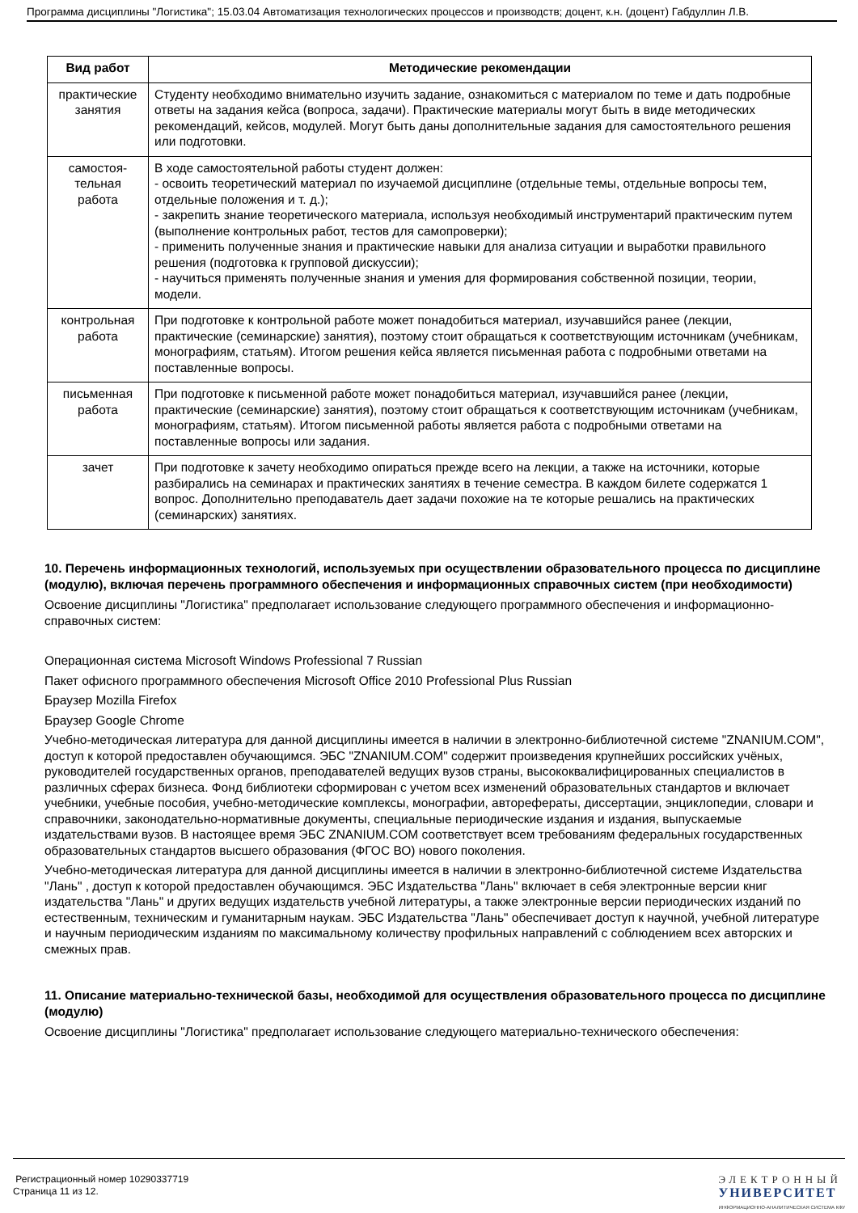Программа дисциплины "Логистика"; 15.03.04 Автоматизация технологических процессов и производств; доцент, к.н. (доцент) Габдуллин Л.В.
| Вид работ | Методические рекомендации |
| --- | --- |
| практические занятия | Студенту необходимо внимательно изучить задание, ознакомиться с материалом по теме и дать подробные ответы на задания кейса (вопроса, задачи). Практические материалы могут быть в виде методических рекомендаций, кейсов, модулей. Могут быть даны дополнительные задания для самостоятельного решения или подготовки. |
| самостоя-тельная работа | В ходе самостоятельной работы студент должен: - освоить теоретический материал по изучаемой дисциплине (отдельные темы, отдельные вопросы тем, отдельные положения и т. д.); - закрепить знание теоретического материала, используя необходимый инструментарий практическим путем (выполнение контрольных работ, тестов для самопроверки); - применить полученные знания и практические навыки для анализа ситуации и выработки правильного решения (подготовка к групповой дискуссии); - научиться применять полученные знания и умения для формирования собственной позиции, теории, модели. |
| контрольная работа | При подготовке к контрольной работе может понадобиться материал, изучавшийся ранее (лекции, практические (семинарские) занятия), поэтому стоит обращаться к соответствующим источникам (учебникам, монографиям, статьям). Итогом решения кейса является письменная работа с подробными ответами на поставленные вопросы. |
| письменная работа | При подготовке к письменной работе может понадобиться материал, изучавшийся ранее (лекции, практические (семинарские) занятия), поэтому стоит обращаться к соответствующим источникам (учебникам, монографиям, статьям). Итогом письменной работы является работа с подробными ответами на поставленные вопросы или задания. |
| зачет | При подготовке к зачету необходимо опираться прежде всего на лекции, а также на источники, которые разбирались на семинарах и практических занятиях в течение семестра. В каждом билете содержатся 1 вопрос. Дополнительно преподаватель дает задачи похожие на те которые решались на практических (семинарских) занятиях. |
10. Перечень информационных технологий, используемых при осуществлении образовательного процесса по дисциплине (модулю), включая перечень программного обеспечения и информационных справочных систем (при необходимости)
Освоение дисциплины "Логистика" предполагает использование следующего программного обеспечения и информационно-справочных систем:
Операционная система Microsoft Windows Professional 7 Russian
Пакет офисного программного обеспечения Microsoft Office 2010 Professional Plus Russian
Браузер Mozilla Firefox
Браузер Google Chrome
Учебно-методическая литература для данной дисциплины имеется в наличии в электронно-библиотечной системе "ZNANIUM.COM", доступ к которой предоставлен обучающимся. ЭБС "ZNANIUM.COM" содержит произведения крупнейших российских учёных, руководителей государственных органов, преподавателей ведущих вузов страны, высококвалифицированных специалистов в различных сферах бизнеса. Фонд библиотеки сформирован с учетом всех изменений образовательных стандартов и включает учебники, учебные пособия, учебно-методические комплексы, монографии, авторефераты, диссертации, энциклопедии, словари и справочники, законодательно-нормативные документы, специальные периодические издания и издания, выпускаемые издательствами вузов. В настоящее время ЭБС ZNANIUM.COM соответствует всем требованиям федеральных государственных образовательных стандартов высшего образования (ФГОС ВО) нового поколения.
Учебно-методическая литература для данной дисциплины имеется в наличии в электронно-библиотечной системе Издательства "Лань" , доступ к которой предоставлен обучающимся. ЭБС Издательства "Лань" включает в себя электронные версии книг издательства "Лань" и других ведущих издательств учебной литературы, а также электронные версии периодических изданий по естественным, техническим и гуманитарным наукам. ЭБС Издательства "Лань" обеспечивает доступ к научной, учебной литературе и научным периодическим изданиям по максимальному количеству профильных направлений с соблюдением всех авторских и смежных прав.
11. Описание материально-технической базы, необходимой для осуществления образовательного процесса по дисциплине (модулю)
Освоение дисциплины "Логистика" предполагает использование следующего материально-технического обеспечения:
Регистрационный номер 10290337719
Страница 11 из 12.
ЭЛЕКТРОННЫЙ
УНИВЕРСИТЕТ
ИНФОРМАЦИОННО-АНАЛИТИЧЕСКАЯ СИСТЕМА КФУ